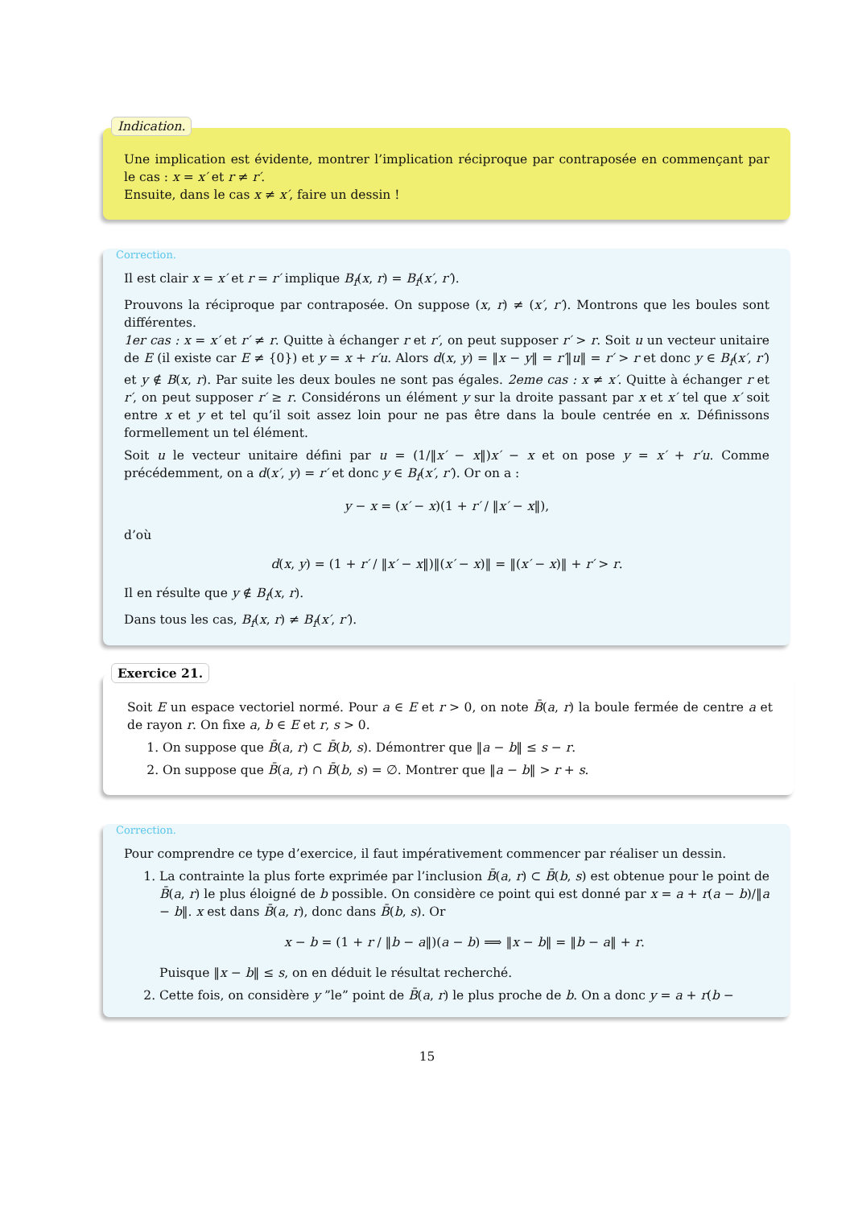Indication.
Une implication est évidente, montrer l’implication réciproque par contraposée en commençant par le cas : x = x′ et r ≠ r′.
Ensuite, dans le cas x ≠ x′, faire un dessin !
Correction.
Il est clair x = x′ et r = r′ implique B<sub>f</sub>(x, r) = B<sub>f</sub>(x′, r′).
Prouvons la réciproque par contraposée. On suppose (x, r) ≠ (x′, r′). Montrons que les boules sont différentes.
1er cas : x = x′ et r′ ≠ r. Quitte à échanger r et r′, on peut supposer r′ > r. Soit u un vecteur unitaire de E (il existe car E ≠ {0}) et y = x + r′u. Alors d(x, y) = ‖x − y‖ = r′‖u‖ = r′ > r et donc y ∈ B<sub>f</sub>(x′, r′) et y ∉ B(x, r). Par suite les deux boules ne sont pas égales. 2eme cas : x ≠ x′. Quitte à échanger r et r′, on peut supposer r′ ≥ r. Considérons un élément y sur la droite passant par x et x′ tel que x′ soit entre x et y et tel qu’il soit assez loin pour ne pas être dans la boule centrée en x. Définissons formellement un tel élément.
Soit u le vecteur unitaire défini par u = (1/‖x′ − x‖)x′ − x et on pose y = x′ + r′u. Comme précédemment, on a d(x′, y) = r′ et donc y ∈ B<sub>f</sub>(x′, r′). Or on a :
y − x = (x′ − x)(1 + r′ / ‖x′ − x‖),
d’où
d(x, y) = (1 + r′ / ‖x′ − x‖)‖(x′ − x)‖ = ‖(x′ − x)‖ + r′ > r.
Il en résulte que y ∉ B<sub>f</sub>(x, r).
Dans tous les cas, B<sub>f</sub>(x, r) ≠ B<sub>f</sub>(x′, r′).
Exercice 21.
Soit E un espace vectoriel normé. Pour a ∈ E et r > 0, on note B̄(a, r) la boule fermée de centre a et de rayon r. On fixe a, b ∈ E et r, s > 0.
1. On suppose que B̄(a, r) ⊂ B̄(b, s). Démontrer que ‖a − b‖ ≤ s − r.
2. On suppose que B̄(a, r) ∩ B̄(b, s) = ∅. Montrer que ‖a − b‖ > r + s.
Correction.
Pour comprendre ce type d’exercice, il faut impérativement commencer par réaliser un dessin.
1. La contrainte la plus forte exprimée par l’inclusion B̄(a, r) ⊂ B̄(b, s) est obtenue pour le point de B̄(a, r) le plus éloigné de b possible. On considère ce point qui est donné par x = a + r(a − b)/‖a − b‖. x est dans B̄(a, r), donc dans B̄(b, s). Or
x − b = (1 + r / ‖b − a‖)(a − b) ⟹ ‖x − b‖ = ‖b − a‖ + r.
Puisque ‖x − b‖ ≤ s, on en déduit le résultat recherché.
2. Cette fois, on considère y ”le” point de B̄(a, r) le plus proche de b. On a donc y = a + r(b −
15